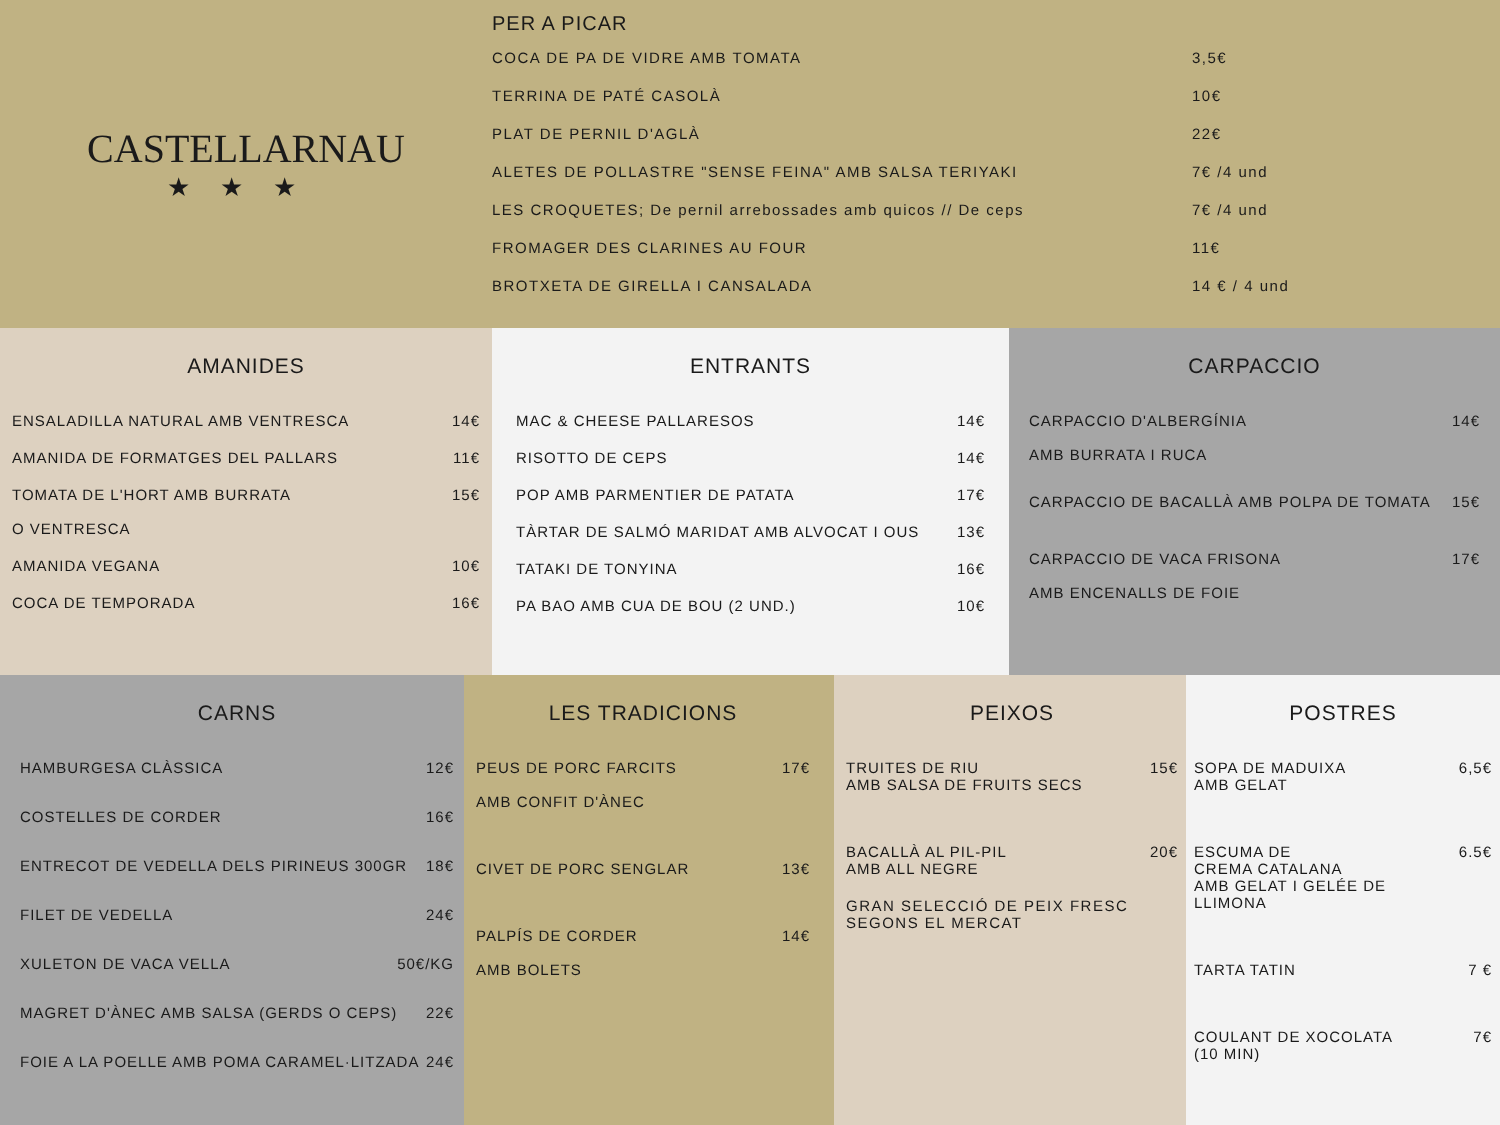CASTELLARNAU
★★★
PER A PICAR
COCA DE PA DE VIDRE AMB TOMATA 3,5€
TERRINA DE PATÉ CASOLÀ 10€
PLAT DE PERNIL D'AGLÀ 22€
ALETES DE POLLASTRE "SENSE FEINA" AMB SALSA TERIYAKI 7€ /4 und
LES CROQUETES; De pernil arrebossades amb quicos // De ceps 7€ /4 und
FROMAGER DES CLARINES AU FOUR 11€
BROTXETA DE GIRELLA I CANSALADA 14 € / 4 und
AMANIDES
ENSALADILLA NATURAL AMB VENTRESCA 14€
AMANIDA DE FORMATGES DEL PALLARS 11€
TOMATA DE L'HORT AMB BURRATA
O VENTRESCA 15€
AMANIDA VEGANA 10€
COCA DE TEMPORADA 16€
ENTRANTS
MAC & CHEESE PALLARESOS 14€
RISOTTO DE CEPS 14€
POP AMB PARMENTIER DE PATATA 17€
TÀRTAR DE SALMÓ MARIDAT AMB ALVOCAT I OUS 13€
TATAKI DE TONYINA 16€
PA BAO AMB CUA DE BOU (2 UND.) 10€
CARPACCIO
CARPACCIO D'ALBERGÍNIA
AMB BURRATA I RUCA 14€
CARPACCIO DE BACALLÀ AMB POLPA DE TOMATA 15€
CARPACCIO DE VACA FRISONA
AMB ENCENALLS DE FOIE 17€
CARNS
HAMBURGESA CLÀSSICA 12€
COSTELLES DE CORDER 16€
ENTRECOT DE VEDELLA DELS PIRINEUS 300GR 18€
FILET DE VEDELLA 24€
XULETON DE VACA VELLA 50€/KG
MAGRET D'ÀNEC AMB SALSA (GERDS O CEPS) 22€
FOIE A LA POELLE AMB POMA CARAMEL·LITZADA 24€
LES TRADICIONS
PEUS DE PORC FARCITS
AMB CONFIT D'ÀNEC 17€
CIVET DE PORC SENGLAR 13€
PALPÍS DE CORDER
AMB BOLETS 14€
PEIXOS
TRUITES DE RIU
AMB SALSA DE FRUITS SECS 15€
BACALLÀ AL PIL-PIL
AMB ALL NEGRE 20€
GRAN SELECCIÓ DE PEIX FRESC
SEGONS EL MERCAT
POSTRES
SOPA DE MADUIXA
AMB GELAT 6,5€
ESCUMA DE
CREMA CATALANA
AMB GELAT I GELÉE DE
LLIMONA 6.5€
TARTA TATIN 7 €
COULANT DE XOCOLATA
(10 MIN) 7€